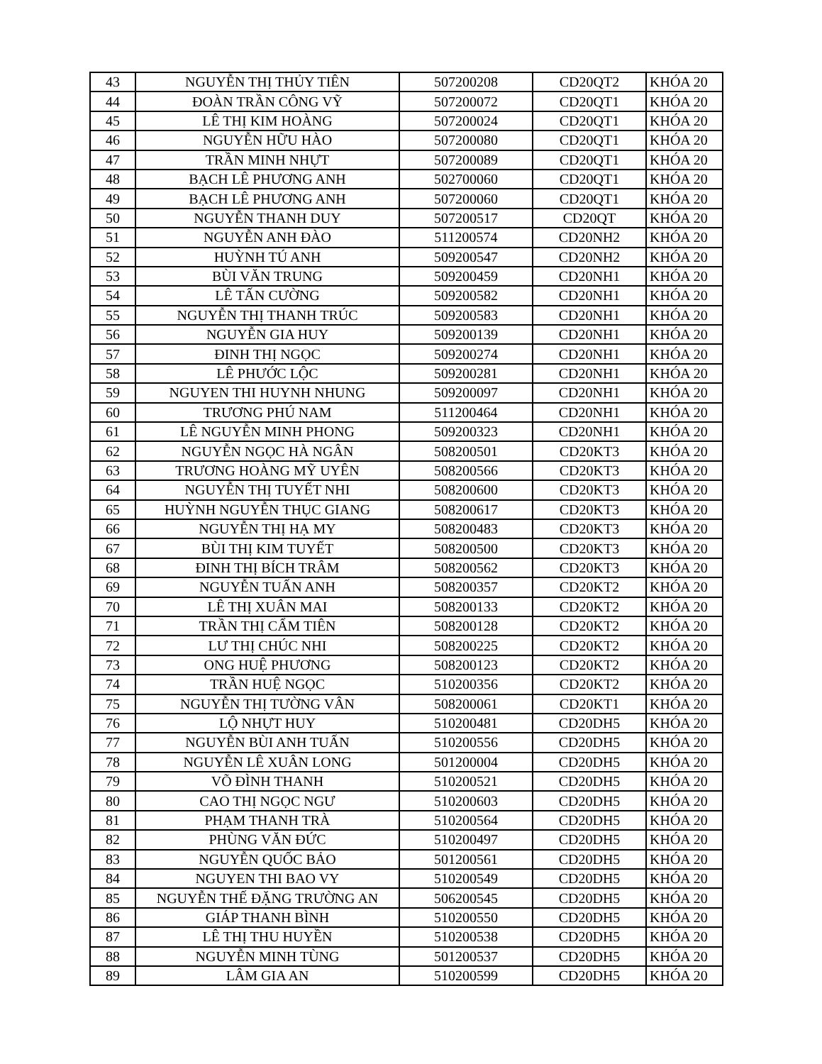| 43 | NGUYỄN THỊ THỦY TIÊN | 507200208 | CD20QT2 | KHÓA 20 |
| 44 | ĐOÀN TRẦN CÔNG VỸ | 507200072 | CD20QT1 | KHÓA 20 |
| 45 | LÊ THỊ KIM HOÀNG | 507200024 | CD20QT1 | KHÓA 20 |
| 46 | NGUYỄN HỮU HÀO | 507200080 | CD20QT1 | KHÓA 20 |
| 47 | TRẦN MINH NHỰT | 507200089 | CD20QT1 | KHÓA 20 |
| 48 | BẠCH LÊ PHƯƠNG ANH | 502700060 | CD20QT1 | KHÓA 20 |
| 49 | BẠCH LÊ PHƯƠNG ANH | 507200060 | CD20QT1 | KHÓA 20 |
| 50 | NGUYỄN THANH DUY | 507200517 | CD20QT | KHÓA 20 |
| 51 | NGUYỄN ANH ĐÀO | 511200574 | CD20NH2 | KHÓA 20 |
| 52 | HUỲNH TÚ ANH | 509200547 | CD20NH2 | KHÓA 20 |
| 53 | BÙI VĂN TRUNG | 509200459 | CD20NH1 | KHÓA 20 |
| 54 | LÊ TẤN CƯỜNG | 509200582 | CD20NH1 | KHÓA 20 |
| 55 | NGUYỄN THỊ THANH TRÚC | 509200583 | CD20NH1 | KHÓA 20 |
| 56 | NGUYỄN GIA HUY | 509200139 | CD20NH1 | KHÓA 20 |
| 57 | ĐINH THỊ NGỌC | 509200274 | CD20NH1 | KHÓA 20 |
| 58 | LÊ PHƯỚC LỘC | 509200281 | CD20NH1 | KHÓA 20 |
| 59 | NGUYEN THI HUYNH NHUNG | 509200097 | CD20NH1 | KHÓA 20 |
| 60 | TRƯƠNG PHÚ NAM | 511200464 | CD20NH1 | KHÓA 20 |
| 61 | LÊ NGUYỄN MINH PHONG | 509200323 | CD20NH1 | KHÓA 20 |
| 62 | NGUYỄN NGỌC HÀ NGÂN | 508200501 | CD20KT3 | KHÓA 20 |
| 63 | TRƯƠNG HOÀNG MỸ UYÊN | 508200566 | CD20KT3 | KHÓA 20 |
| 64 | NGUYỄN THỊ TUYẾT NHI | 508200600 | CD20KT3 | KHÓA 20 |
| 65 | HUỲNH NGUYỄN THỤC GIANG | 508200617 | CD20KT3 | KHÓA 20 |
| 66 | NGUYỄN THỊ HẠ MY | 508200483 | CD20KT3 | KHÓA 20 |
| 67 | BÙI THỊ KIM TUYẾT | 508200500 | CD20KT3 | KHÓA 20 |
| 68 | ĐINH THỊ BÍCH TRÂM | 508200562 | CD20KT3 | KHÓA 20 |
| 69 | NGUYỄN TUẤN ANH | 508200357 | CD20KT2 | KHÓA 20 |
| 70 | LÊ THỊ XUÂN MAI | 508200133 | CD20KT2 | KHÓA 20 |
| 71 | TRẦN THỊ CẨM TIÊN | 508200128 | CD20KT2 | KHÓA 20 |
| 72 | LƯ THỊ CHÚC NHI | 508200225 | CD20KT2 | KHÓA 20 |
| 73 | ONG HUỆ PHƯƠNG | 508200123 | CD20KT2 | KHÓA 20 |
| 74 | TRẦN HUỆ NGỌC | 510200356 | CD20KT2 | KHÓA 20 |
| 75 | NGUYỄN THỊ TƯỜNG VÂN | 508200061 | CD20KT1 | KHÓA 20 |
| 76 | LỘ NHỰT HUY | 510200481 | CD20DH5 | KHÓA 20 |
| 77 | NGUYỄN BÙI ANH TUẤN | 510200556 | CD20DH5 | KHÓA 20 |
| 78 | NGUYỄN LÊ XUÂN LONG | 501200004 | CD20DH5 | KHÓA 20 |
| 79 | VÕ ĐÌNH THANH | 510200521 | CD20DH5 | KHÓA 20 |
| 80 | CAO THỊ NGỌC NGƯ | 510200603 | CD20DH5 | KHÓA 20 |
| 81 | PHẠM THANH TRÀ | 510200564 | CD20DH5 | KHÓA 20 |
| 82 | PHÙNG VĂN ĐỨC | 510200497 | CD20DH5 | KHÓA 20 |
| 83 | NGUYỄN QUỐC BẢO | 501200561 | CD20DH5 | KHÓA 20 |
| 84 | NGUYEN THI BAO VY | 510200549 | CD20DH5 | KHÓA 20 |
| 85 | NGUYỄN THẾ ĐẶNG TRƯỜNG AN | 506200545 | CD20DH5 | KHÓA 20 |
| 86 | GIÁP THANH BÌNH | 510200550 | CD20DH5 | KHÓA 20 |
| 87 | LÊ THỊ THU HUYỀN | 510200538 | CD20DH5 | KHÓA 20 |
| 88 | NGUYỄN MINH TÙNG | 501200537 | CD20DH5 | KHÓA 20 |
| 89 | LÂM GIA AN | 510200599 | CD20DH5 | KHÓA 20 |